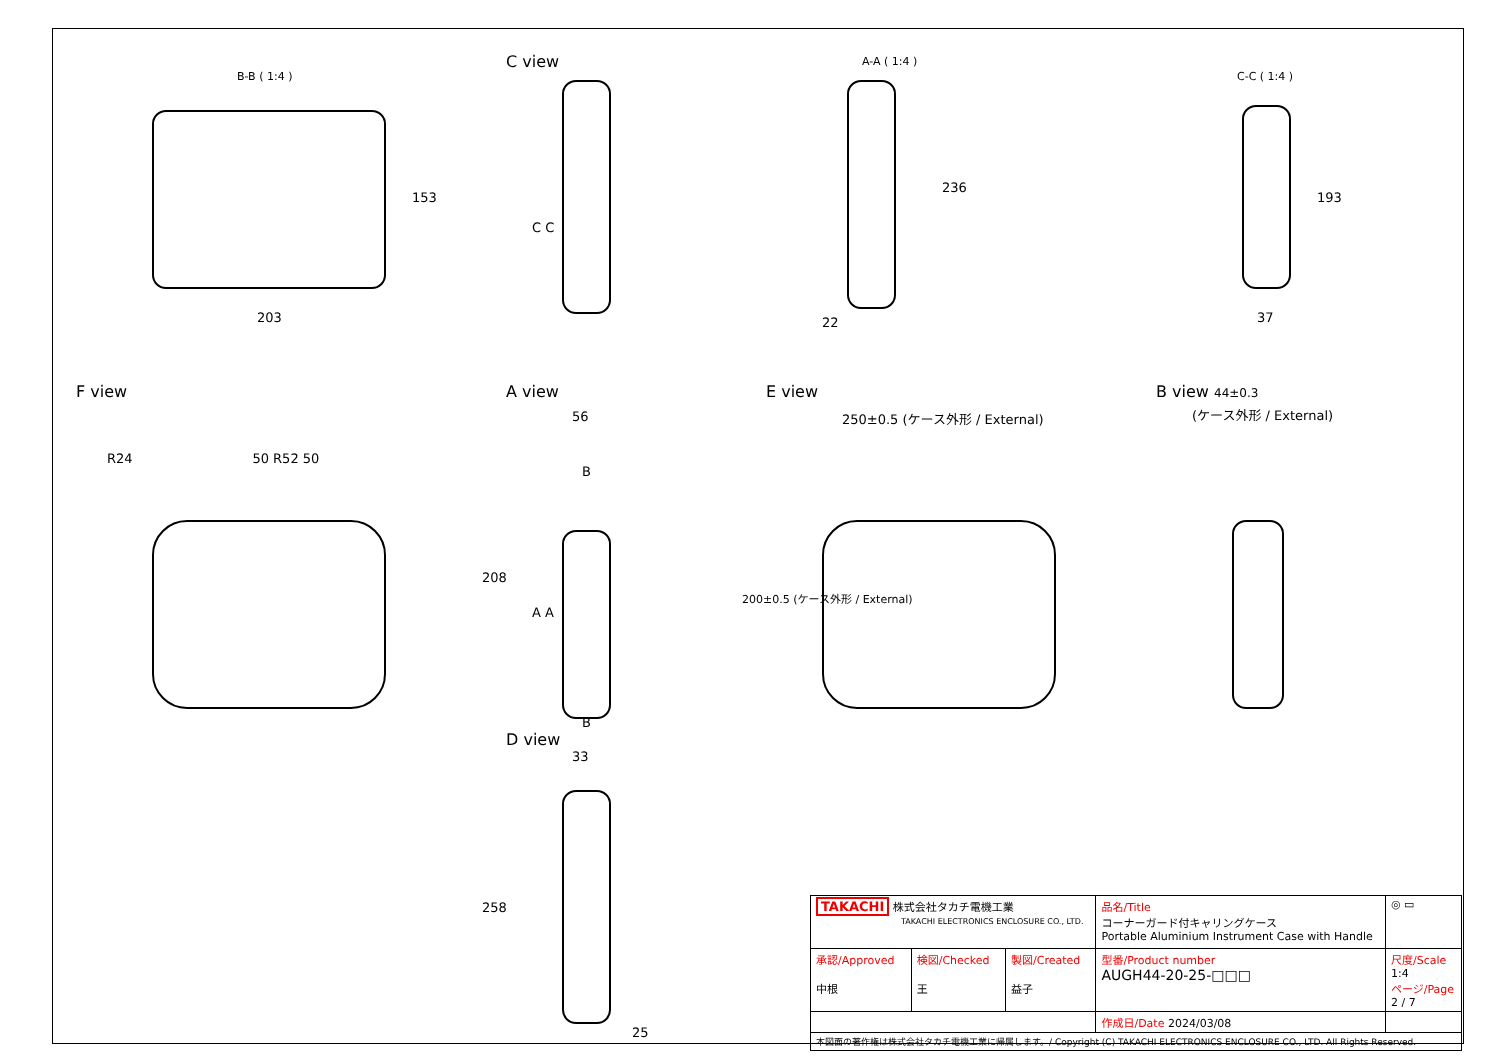B-B ( 1:4 )
203
153
C view
C C
A-A ( 1:4 )
236
22
C-C ( 1:4 )
193
37
F view
R24 50 R52 50
A view
56
B
208
A A
E view
250±0.5 (ケース外形 / External)
200±0.5 (ケース外形 / External)
B view 44±0.3
(ケース外形 / External)
B
D view
33
258
25
| TAKACHI 株式会社タカチ電機工業 TAKACHI ELECTRONICS ENCLOSURE CO., LTD. | | | 品名/Title コーナーガード付キャリングケース Portable Aluminium Instrument Case with Handle | ◎ ▭ |
| 承認/Approved 中根 | 検図/Checked 王 | 製図/Created 益子 | 型番/Product number AUGH44-20-25-□□□ | 尺度/Scale 1:4 ページ/Page 2 / 7 |
| | | | 作成日/Date 2024/03/08 | |
| 本図面の著作権は株式会社タカチ電機工業に帰属します。/ Copyright (C) TAKACHI ELECTRONICS ENCLOSURE CO., LTD. All Rights Reserved. | | | | |